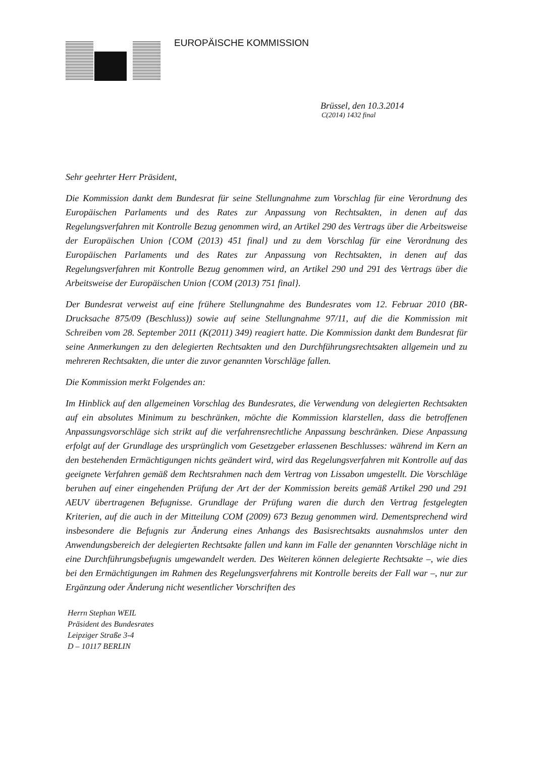EUROPÄISCHE KOMMISSION
Brüssel, den 10.3.2014
C(2014) 1432 final
Sehr geehrter Herr Präsident,
Die Kommission dankt dem Bundesrat für seine Stellungnahme zum Vorschlag für eine Verordnung des Europäischen Parlaments und des Rates zur Anpassung von Rechtsakten, in denen auf das Regelungsverfahren mit Kontrolle Bezug genommen wird, an Artikel 290 des Vertrags über die Arbeitsweise der Europäischen Union {COM (2013) 451 final} und zu dem Vorschlag für eine Verordnung des Europäischen Parlaments und des Rates zur Anpassung von Rechtsakten, in denen auf das Regelungsverfahren mit Kontrolle Bezug genommen wird, an Artikel 290 und 291 des Vertrags über die Arbeitsweise der Europäischen Union {COM (2013) 751 final}.
Der Bundesrat verweist auf eine frühere Stellungnahme des Bundesrates vom 12. Februar 2010 (BR-Drucksache 875/09 (Beschluss)) sowie auf seine Stellungnahme 97/11, auf die die Kommission mit Schreiben vom 28. September 2011 (K(2011) 349) reagiert hatte. Die Kommission dankt dem Bundesrat für seine Anmerkungen zu den delegierten Rechtsakten und den Durchführungsrechtsakten allgemein und zu mehreren Rechtsakten, die unter die zuvor genannten Vorschläge fallen.
Die Kommission merkt Folgendes an:
Im Hinblick auf den allgemeinen Vorschlag des Bundesrates, die Verwendung von delegierten Rechtsakten auf ein absolutes Minimum zu beschränken, möchte die Kommission klarstellen, dass die betroffenen Anpassungsvorschläge sich strikt auf die verfahrensrechtliche Anpassung beschränken. Diese Anpassung erfolgt auf der Grundlage des ursprünglich vom Gesetzgeber erlassenen Beschlusses: während im Kern an den bestehenden Ermächtigungen nichts geändert wird, wird das Regelungsverfahren mit Kontrolle auf das geeignete Verfahren gemäß dem Rechtsrahmen nach dem Vertrag von Lissabon umgestellt. Die Vorschläge beruhen auf einer eingehenden Prüfung der Art der der Kommission bereits gemäß Artikel 290 und 291 AEUV übertragenen Befugnisse. Grundlage der Prüfung waren die durch den Vertrag festgelegten Kriterien, auf die auch in der Mitteilung COM (2009) 673 Bezug genommen wird. Dementsprechend wird insbesondere die Befugnis zur Änderung eines Anhangs des Basisrechtsakts ausnahmslos unter den Anwendungsbereich der delegierten Rechtsakte fallen und kann im Falle der genannten Vorschläge nicht in eine Durchführungsbefugnis umgewandelt werden. Des Weiteren können delegierte Rechtsakte –, wie dies bei den Ermächtigungen im Rahmen des Regelungsverfahrens mit Kontrolle bereits der Fall war –, nur zur Ergänzung oder Änderung nicht wesentlicher Vorschriften des
Herrn Stephan WEIL
Präsident des Bundesrates
Leipziger Straße 3-4
D – 10117 BERLIN